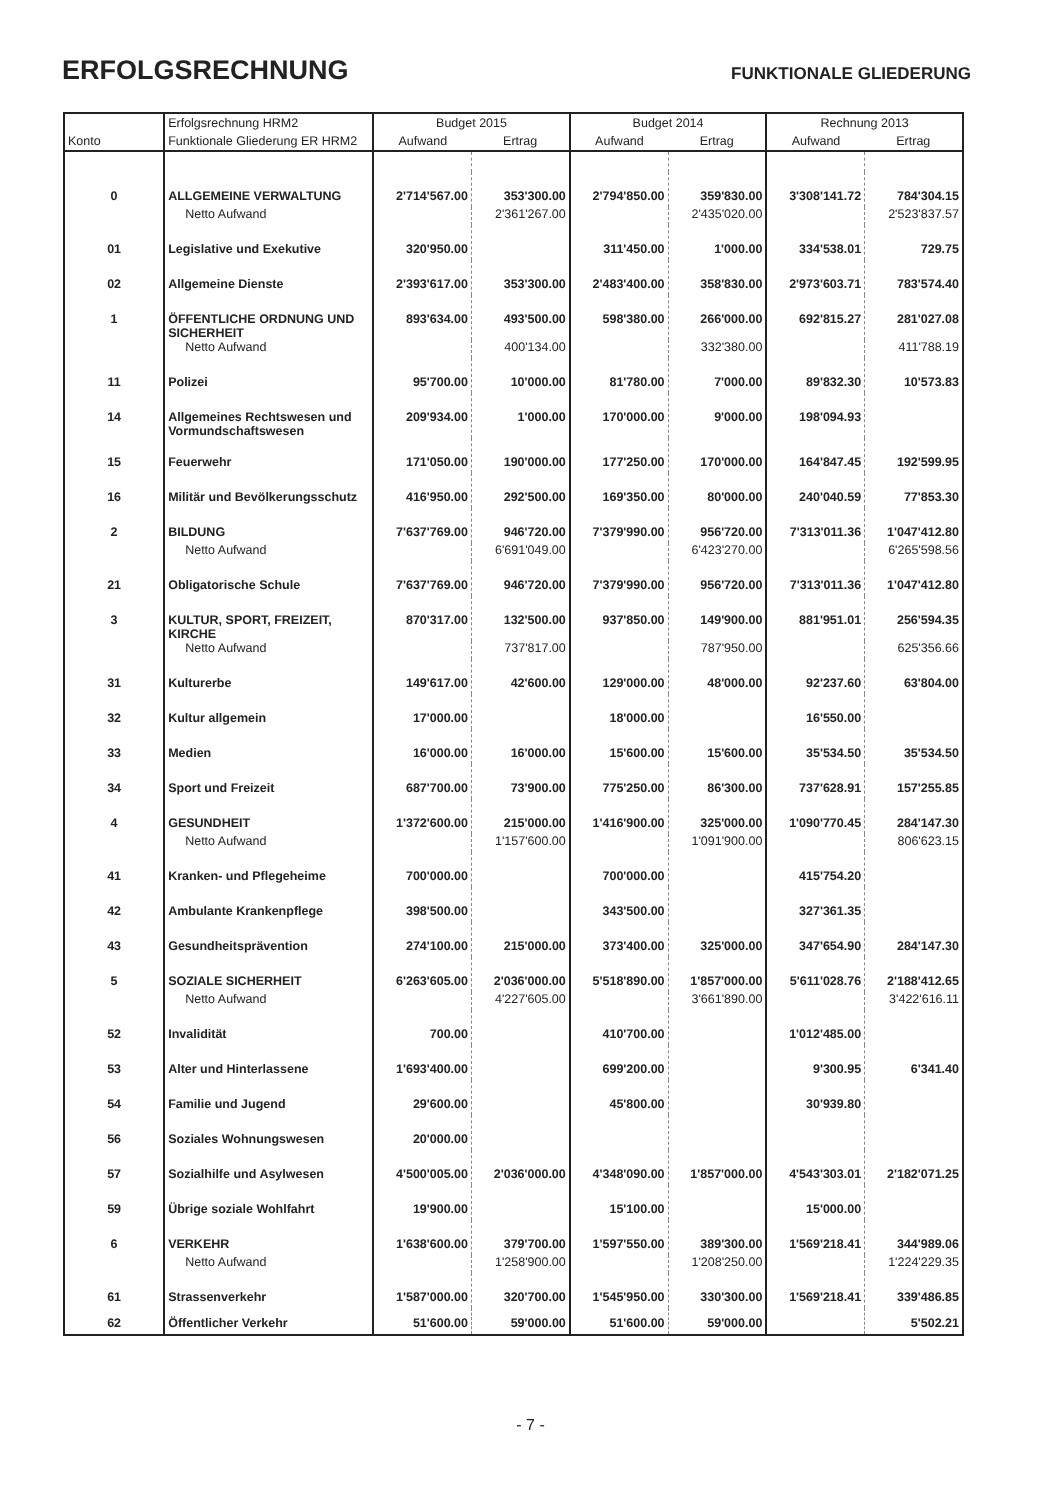ERFOLGSRECHNUNG
FUNKTIONALE GLIEDERUNG
| | Erfolgsrechnung HRM2 | Budget 2015 | | Budget 2014 | | Rechnung 2013 | |
| --- | --- | --- | --- | --- | --- | --- | --- |
| Konto | Funktionale Gliederung ER HRM2 | Aufwand | Ertrag | Aufwand | Ertrag | Aufwand | Ertrag |
| 0 | ALLGEMEINE VERWALTUNG | 2'714'567.00 | 353'300.00 | 2'794'850.00 | 359'830.00 | 3'308'141.72 | 784'304.15 |
| | Netto Aufwand | | 2'361'267.00 | | 2'435'020.00 | | 2'523'837.57 |
| 01 | Legislative und Exekutive | 320'950.00 | | 311'450.00 | 1'000.00 | 334'538.01 | 729.75 |
| 02 | Allgemeine Dienste | 2'393'617.00 | 353'300.00 | 2'483'400.00 | 358'830.00 | 2'973'603.71 | 783'574.40 |
| 1 | ÖFFENTLICHE ORDNUNG UND SICHERHEIT | 893'634.00 | 493'500.00 | 598'380.00 | 266'000.00 | 692'815.27 | 281'027.08 |
| | Netto Aufwand | | 400'134.00 | | 332'380.00 | | 411'788.19 |
| 11 | Polizei | 95'700.00 | 10'000.00 | 81'780.00 | 7'000.00 | 89'832.30 | 10'573.83 |
| 14 | Allgemeines Rechtswesen und Vormundschaftswesen | 209'934.00 | 1'000.00 | 170'000.00 | 9'000.00 | 198'094.93 | |
| 15 | Feuerwehr | 171'050.00 | 190'000.00 | 177'250.00 | 170'000.00 | 164'847.45 | 192'599.95 |
| 16 | Militär und Bevölkerungsschutz | 416'950.00 | 292'500.00 | 169'350.00 | 80'000.00 | 240'040.59 | 77'853.30 |
| 2 | BILDUNG | 7'637'769.00 | 946'720.00 | 7'379'990.00 | 956'720.00 | 7'313'011.36 | 1'047'412.80 |
| | Netto Aufwand | | 6'691'049.00 | | 6'423'270.00 | | 6'265'598.56 |
| 21 | Obligatorische Schule | 7'637'769.00 | 946'720.00 | 7'379'990.00 | 956'720.00 | 7'313'011.36 | 1'047'412.80 |
| 3 | KULTUR, SPORT, FREIZEIT, KIRCHE | 870'317.00 | 132'500.00 | 937'850.00 | 149'900.00 | 881'951.01 | 256'594.35 |
| | Netto Aufwand | | 737'817.00 | | 787'950.00 | | 625'356.66 |
| 31 | Kulturerbe | 149'617.00 | 42'600.00 | 129'000.00 | 48'000.00 | 92'237.60 | 63'804.00 |
| 32 | Kultur allgemein | 17'000.00 | | 18'000.00 | | 16'550.00 | |
| 33 | Medien | 16'000.00 | 16'000.00 | 15'600.00 | 15'600.00 | 35'534.50 | 35'534.50 |
| 34 | Sport und Freizeit | 687'700.00 | 73'900.00 | 775'250.00 | 86'300.00 | 737'628.91 | 157'255.85 |
| 4 | GESUNDHEIT | 1'372'600.00 | 215'000.00 | 1'416'900.00 | 325'000.00 | 1'090'770.45 | 284'147.30 |
| | Netto Aufwand | | 1'157'600.00 | | 1'091'900.00 | | 806'623.15 |
| 41 | Kranken- und Pflegeheime | 700'000.00 | | 700'000.00 | | 415'754.20 | |
| 42 | Ambulante Krankenpflege | 398'500.00 | | 343'500.00 | | 327'361.35 | |
| 43 | Gesundheitsprävention | 274'100.00 | 215'000.00 | 373'400.00 | 325'000.00 | 347'654.90 | 284'147.30 |
| 5 | SOZIALE SICHERHEIT | 6'263'605.00 | 2'036'000.00 | 5'518'890.00 | 1'857'000.00 | 5'611'028.76 | 2'188'412.65 |
| | Netto Aufwand | | 4'227'605.00 | | 3'661'890.00 | | 3'422'616.11 |
| 52 | Invalidität | 700.00 | | 410'700.00 | | 1'012'485.00 | |
| 53 | Alter und Hinterlassene | 1'693'400.00 | | 699'200.00 | | 9'300.95 | 6'341.40 |
| 54 | Familie und Jugend | 29'600.00 | | 45'800.00 | | 30'939.80 | |
| 56 | Soziales Wohnungswesen | 20'000.00 | | | | | |
| 57 | Sozialhilfe und Asylwesen | 4'500'005.00 | 2'036'000.00 | 4'348'090.00 | 1'857'000.00 | 4'543'303.01 | 2'182'071.25 |
| 59 | Übrige soziale Wohlfahrt | 19'900.00 | | 15'100.00 | | 15'000.00 | |
| 6 | VERKEHR | 1'638'600.00 | 379'700.00 | 1'597'550.00 | 389'300.00 | 1'569'218.41 | 344'989.06 |
| | Netto Aufwand | | 1'258'900.00 | | 1'208'250.00 | | 1'224'229.35 |
| 61 | Strassenverkehr | 1'587'000.00 | 320'700.00 | 1'545'950.00 | 330'300.00 | 1'569'218.41 | 339'486.85 |
| 62 | Öffentlicher Verkehr | 51'600.00 | 59'000.00 | 51'600.00 | 59'000.00 | | 5'502.21 |
- 7 -